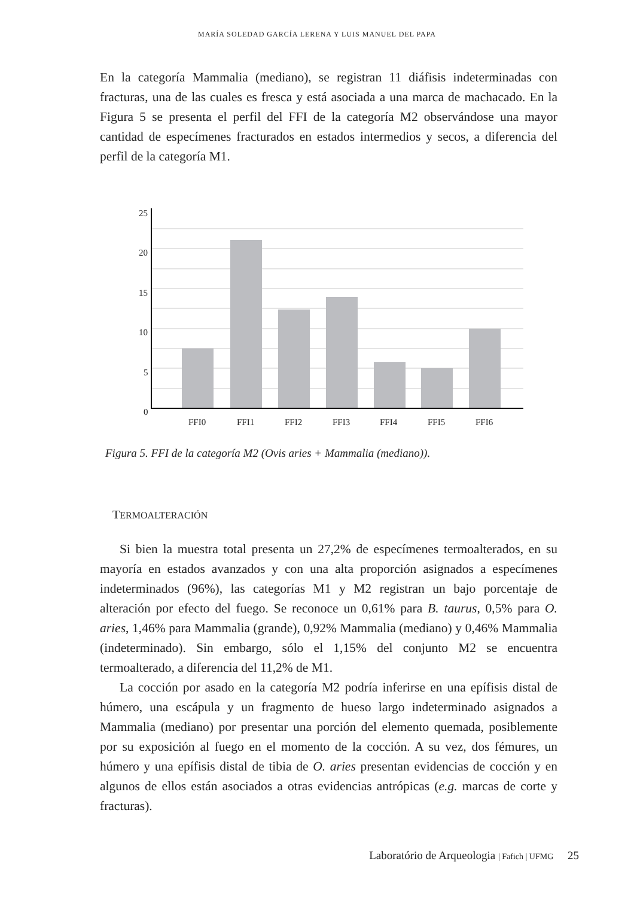MARÍA SOLEDAD GARCÍA LERENA Y LUIS MANUEL DEL PAPA
En la categoría Mammalia (mediano), se registran 11 diáfisis indeterminadas con fracturas, una de las cuales es fresca y está asociada a una marca de machacado. En la Figura 5 se presenta el perfil del FFI de la categoría M2 observándose una mayor cantidad de especímenes fracturados en estados intermedios y secos, a diferencia del perfil de la categoría M1.
25
20
15
10
5
0
FFI0
FFI1
FFI2
FFI3
FFI4
FFI5
FFI6
Figura 5. FFI de la categoría M2 (Ovis aries + Mammalia (mediano)).
TERMOALTERACIÓN
Si bien la muestra total presenta un 27,2% de especímenes termoalterados, en su mayoría en estados avanzados y con una alta proporción asignados a especímenes indeterminados (96%), las categorías M1 y M2 registran un bajo porcentaje de alteración por efecto del fuego. Se reconoce un 0,61% para B. taurus, 0,5% para O. aries, 1,46% para Mammalia (grande), 0,92% Mammalia (mediano) y 0,46% Mammalia (indeterminado). Sin embargo, sólo el 1,15% del conjunto M2 se encuentra termoalterado, a diferencia del 11,2% de M1.
La cocción por asado en la categoría M2 podría inferirse en una epífisis distal de húmero, una escápula y un fragmento de hueso largo indeterminado asignados a Mammalia (mediano) por presentar una porción del elemento quemada, posiblemente por su exposición al fuego en el momento de la cocción. A su vez, dos fémures, un húmero y una epífisis distal de tibia de O. aries presentan evidencias de cocción y en algunos de ellos están asociados a otras evidencias antrópicas (e.g. marcas de corte y fracturas).
Laboratório de Arqueologia | Fafich | UFMG 25